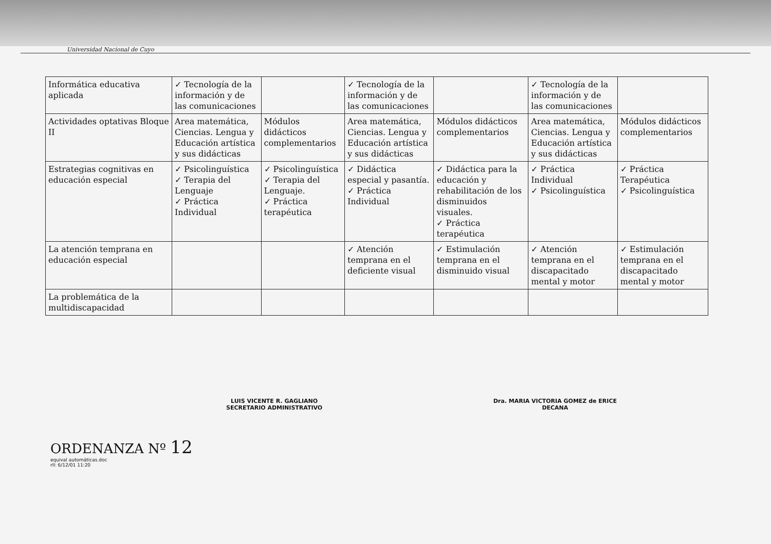Universidad Nacional de Cuyo
| Informática educativa aplicada | ✓ Tecnología de la información y de las comunicaciones | | ✓ Tecnología de la información y de las comunicaciones | | ✓ Tecnología de la información y de las comunicaciones | |
| Actividades optativas Bloque II | Area matemática, Ciencias. Lengua y Educación artística y sus didácticas | Módulos didácticos complementarios | Area matemática, Ciencias. Lengua y Educación artística y sus didácticas | Módulos didácticos complementarios | Area matemática, Ciencias. Lengua y Educación artística y sus didácticas | Módulos didácticos complementarios |
| Estrategias cognitivas en educación especial | ✓ Psicolinguística ✓ Terapia del Lenguaje ✓ Práctica Individual | ✓ Psicolinguística ✓ Terapia del Lenguaje. ✓ Práctica terapéutica | ✓ Didáctica especial y pasantía. ✓ Práctica Individual | ✓ Didáctica para la educación y rehabilitación de los disminuidos visuales. ✓ Práctica terapéutica | ✓ Práctica Individual ✓ Psicolinguística | ✓ Práctica Terapéutica ✓ Psicolinguística |
| La atención temprana en educación especial | | | ✓ Atención temprana en el deficiente visual | ✓ Estimulación temprana en el disminuido visual | ✓ Atención temprana en el discapacitado mental y motor | ✓ Estimulación temprana en el discapacitado mental y motor |
| La problemática de la multidiscapacidad | | | | | | |
LUIS VICENTE R. GAGLIANO
SECRETARIO ADMINISTRATIVO
Dra. MARIA VICTORIA GOMEZ de ERICE
DECANA
ORDENANZA Nº 12
equival automáticas.doc
rll: 6/12/01 11:20